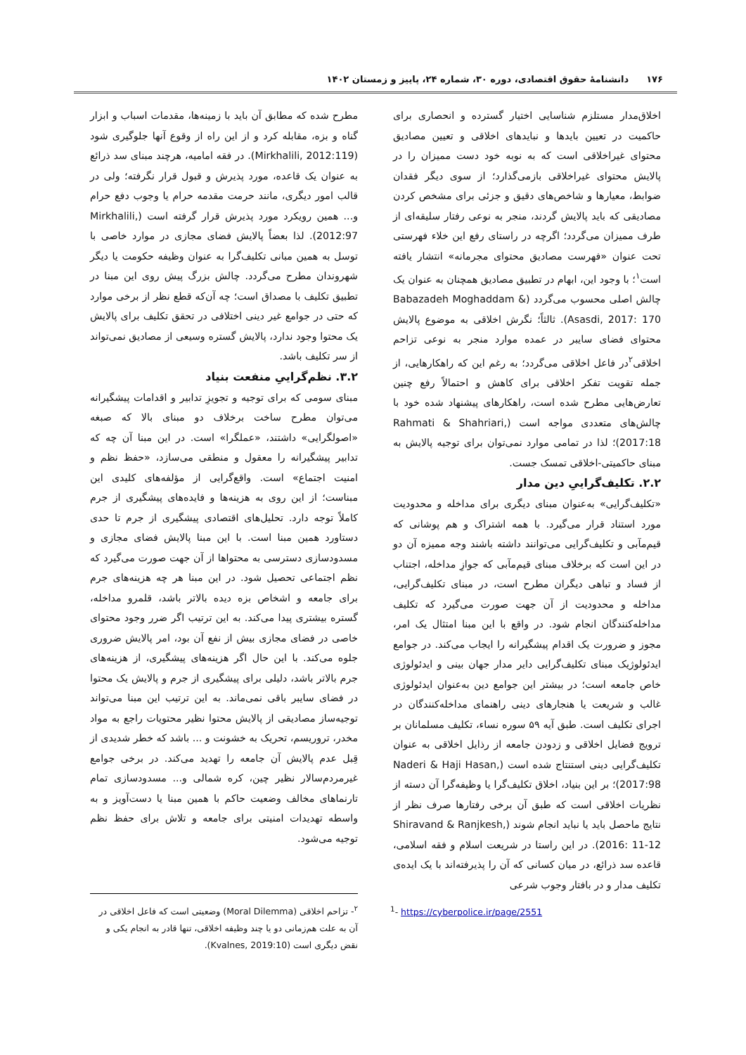۱۷۶ دانشنامهٔ حقوق اقتصادی، دوره ۳۰، شماره ۲۴، پاییز و زمستان ۱۴۰۲
اخلاق‌مدار مستلزم شناسایی اختیار گسترده و انحصاری برای حاکمیت در تعیین بایدها و نبایدهای اخلاقی و تعیین مصادیق محتوای غیراخلاقی است که به نوبه خود دست ممیزان را در پالایش محتوای غیراخلاقی بازمی‌گذارد؛ از سوی دیگر فقدان ضوابط، معیارها و شاخص‌های دقیق و جزئی برای مشخص کردن مصادیقی که باید پالایش گردند، منجر به نوعی رفتار سلیقه‌ای از طرف ممیزان می‌گردد؛ اگرچه در راستای رفع این خلاء فهرستی تحت عنوان «فهرست مصادیق محتوای مجرمانه» انتشار یافته است<sup>۱</sup>؛ با وجود این، ابهام در تطبیق مصادیق همچنان به عنوان یک چالش اصلی محسوب می‌گردد (Babazadeh Moghaddam & Asasdi, 2017: 170). ثالثاً؛ نگرش اخلاقی به موضوع پالایش محتوای فضای سایبر در عمده موارد منجر به نوعی تزاحم اخلاقی<sup>۲</sup>در فاعل اخلاقی می‌گردد؛ به رغم این که راهکارهایی، از جمله تقویت تفکر اخلاقی برای کاهش و احتمالاً رفع چنین تعارض‌هایی مطرح شده است، راهکارهای پیشنهاد شده خود با چالش‌های متعددی مواجه است (Rahmati & Shahriari, 2017:18)؛ لذا در تمامی موارد نمی‌توان برای توجیه پالایش به مبنای حاکمیتی-اخلاقی تمسک جست.
۲.۲. تکلیف‌گراییِ دین مدار
«تکلیف‌گرایی» به‌عنوان مبنای دیگری برای مداخله و محدودیت مورد استناد قرار می‌گیرد. با همه اشتراک و هم پوشانی که قیم‌مآبی و تکلیف‌گرایی می‌توانند داشته باشند وجه ممیزه آن دو در این است که برخلاف مبنای قیم‌مآبی که جوازِ مداخله، اجتناب از فساد و تباهی دیگران مطرح است، در مبنای تکلیف‌گرایی، مداخله و محدودیت از آن جهت صورت می‌گیرد که تکلیف مداخله‌کنندگان انجام شود. در واقع با این مبنا امتثال یک امر، مجوز و ضرورت یک اقدام پیشگیرانه را ایجاب می‌کند. در جوامع ایدئولوژیک مبنای تکلیف‌گرایی دایر مدار جهان بینی و ایدئولوژی خاص جامعه است؛ در بیشتر این جوامع دین به‌عنوان ایدئولوژی غالب و شریعت یا هنجارهای دینی راهنمای مداخله‌کنندگان در اجرای تکلیف است. طبق آیه ۵۹ سوره نساء، تکلیف مسلمانان بر ترویج فضایل اخلاقی و زدودن جامعه از رذایل اخلاقی به عنوان تکلیف‌گرایی دینی استنتاج شده است (Naderi & Haji Hasan, 2017:98)؛ بر این بنیاد، اخلاق تکلیف‌گرا یا وظیفه‌گرا آن دسته از نظریات اخلاقی است که طبق آن برخی رفتارها صرف نظر از نتایج ماحصل باید یا نباید انجام شوند (Shiravand & Ranjkesh, 2016: 11-12). در این راستا در شریعت اسلام و فقه اسلامی، قاعده سد ذرائع، در میان کسانی که آن را پذیرفته‌اند با یک ایده‌ی تکلیف مدار و در بافتار وجوب شرعی
مطرح شده که مطابق آن باید با زمینه‌ها، مقدمات اسباب و ابزار گناه و بزه، مقابله کرد و از این راه از وقوع آنها جلوگیری شود (Mirkhalili, 2012:119). در فقه امامیه، هرچند مبنای سد ذرائع به عنوان یک قاعده، مورد پذیرش و قبول قرار نگرفته؛ ولی در قالب امور دیگری، مانند حرمت مقدمه حرام یا وجوب دفع حرام و... همین رویکرد مورد پذیرش قرار گرفته است (Mirkhalili, 2012:97). لذا بعضاً پالایش فضای مجازی در موارد خاصی با توسل به همین مبانی تکلیف‌گرا به عنوان وظیفه حکومت یا دیگر شهروندان مطرح می‌گردد. چالش بزرگ پیش روی این مبنا در تطبیق تکلیف با مصداق است؛ چه آن‌که قطع نظر از برخی موارد که حتی در جوامع غیر دینی اختلافی در تحقق تکلیف برای پالایش یک محتوا وجود ندارد، پالایش گستره وسیعی از مصادیق نمی‌تواند از سر تکلیف باشد.
۳.۲. نظم‌گراییِ منفعت بنیاد
مبنای سومی که برای توجیه و تجویزِ تدابیر و اقدامات پیشگیرانه می‌توان مطرح ساخت برخلاف دو مبنای بالا که صبغه «اصولگرایی» داشتند، «عملگرا» است. در این مبنا آن چه که تدابیر پیشگیرانه را معقول و منطقی می‌سازد، «حفظ نظم و امنیت اجتماع» است. واقع‌گرایی از مؤلفه‌های کلیدی این مبناست؛ از این روی به هزینه‌ها و فایده‌های پیشگیری از جرم کاملاً توجه دارد. تحلیل‌های اقتصادی پیشگیری از جرم تا حدی دستاورد همین مبنا است. با این مبنا پالایش فضای مجازی و مسدودسازی دسترسی به محتواها از آن جهت صورت می‌گیرد که نظم اجتماعی تحصیل شود. در این مبنا هر چه هزینه‌های جرم برای جامعه و اشخاص بزه دیده بالاتر باشد، قلمرو مداخله، گستره بیشتری پیدا می‌کند. به این ترتیب اگر ضرر وجود محتوای خاصی در فضای مجازی بیش از نفع آن بود، امر پالایش ضروری جلوه می‌کند. با این حال اگر هزینه‌های پیشگیری، از هزینه‌های جرم بالاتر باشد، دلیلی برای پیشگیری از جرم و پالایش یک محتوا در فضای سایبر باقی نمی‌ماند. به این ترتیب این مبنا می‌تواند توجیه‌ساز مصادیقی از پالایش محتوا نظیر محتویات راجع به مواد مخدر، تروریسم، تحریک به خشونت و ... باشد که خطر شدیدی از قِبل عدم پالایش آن جامعه را تهدید می‌کند. در برخی جوامع غیرمردم‌سالار نظیر چین، کره شمالی و... مسدودسازی تمام تارنماهای مخالف وضعیت حاکم با همین مبنا یا دست‌آویز و به واسطه تهدیدات امنیتی برای جامعه و تلاش برای حفظ نظم توجیه می‌شود.
<sup>1</sup>- https://cyberpolice.ir/page/2551
<sup>۲</sup>- تزاحم اخلاقی (Moral Dilemma) وضعیتی است که فاعل اخلاقی در آن به علت هم‌زمانی دو یا چند وظیفه اخلاقی، تنها قادر به انجام یکی و نقض دیگری است (Kvalnes, 2019:10).